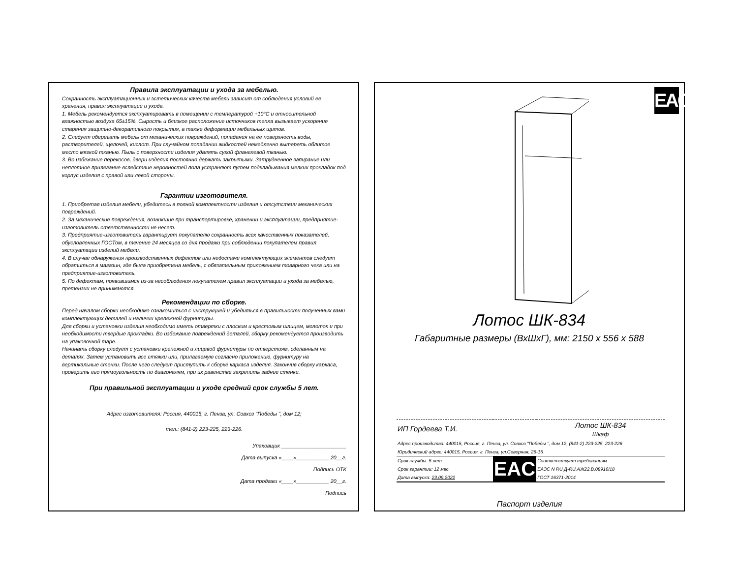Правила эксплуатации и ухода за мебелью.
Сохранность эксплуатационных и эстетических качеств мебели зависит от соблюдения условий ее хранения, правил эксплуатации и ухода.
1. Мебель рекомендуется эксплуатировать в помещении с температурой +10°С и относительной влажностью воздуха 65±15%. Сырость и близкое расположение источников тепла вызывает ускорение старения защитно-декоративного покрытия, а также деформации мебельных щитов.
2. Следует оберегать мебель от механических повреждений, попадания на ее поверхность воды, растворителей, щелочей, кислот. При случайном попадании жидкостей немедленно вытереть облитое место мягкой тканью. Пыль с поверхности изделия удалять сухой фланелевой тканью.
3. Во избежание перекосов, двери изделия постоянно держать закрытыми. Затрудненное запирание или неплотное прилегание вследствие неровностей пола устраняют путем подкладывания мелких прокладок под корпус изделия с правой или левой стороны.
Гарантии изготовителя.
1. Приобретая изделия мебели, убедитесь в полной комплектности изделия и отсутствии механических повреждений.
2. За механические повреждения, возникшие при транспортировке, хранении и эксплуатации, предприятие-изготовитель ответственности не несет.
3. Предприятие-изготовитель гарантирует покупателю сохранность всех качественных показателей, обусловленных ГОСТом, в течение 24 месяцев со дня продажи при соблюдении покупателем правил эксплуатации изделий мебели.
4. В случае обнаружения производственных дефектов или недостачи комплектующих элементов следует обратиться в магазин, где была приобретена мебель, с обязательным приложением товарного чека или на предприятие-изготовитель.
5. По дефектам, появившимся из-за несоблюдения покупателем правил эксплуатации и ухода за мебелью, претензии не принимаются.
Рекомендации по сборке.
Перед началом сборки необходимо ознакомиться с инструкцией и убедиться в правильности полученных вами комплектующих деталей и наличии крепежной фурнитуры.
Для сборки и установки изделия необходимо иметь отвертки с плоским и крестовым шлицем, молоток и при необходимости твердые прокладки. Во избежание повреждений деталей, сборку рекомендуется производить на упаковочной таре.
Начинать сборку следует с установки крепежной и лицевой фурнитуры по отверстиям, сделанным на деталях. Затем установить все стяжки или, прилагаемую согласно приложению, фурнитуру на вертикальные стенки. После чего следует приступить к сборке каркаса изделия. Закончив сборку каркаса, проверить его прямоугольность по диагоналям, при их равенстве закрепить задние стенки.
При правильной эксплуатации и уходе средний срок службы 5 лет.
Адрес изготовителя: Россия, 440015, г. Пенза, ул. Совхоз "Победы ", дом 12;
тел.: (841-2) 223-225, 223-226.
Упаковщик ______________________
Дата выпуска «____»___________ 20__г.
Подпись ОТК
Дата продажи «____»___________ 20__г.
Подпись
EAC
Лотос ШК-834
Габаритные размеры (ВхШхГ), мм: 2150 х 556 х 588
| ИП Гордеева Т.И. | | Лотос ШК-834 Шкаф |
| Адрес производства: 440015, Россия, г. Пенза, ул. Совхоз "Победы ", дом 12, (841-2) 223-225, 223-226 | | |
| Юридический адрес: 440015, Россия, г. Пенза, ул.Северная, 26-15 | | |
| Срок службы: 5 лет | EAC | Соответствует требованиям |
| Срок гарантии: 12 мес. | | ЕАЭС N RU Д-RU.АЖ22.В.08916/18 |
| Дата выпуска: 23.09.2022 | | ГОСТ 16371-2014 |
Паспорт изделия